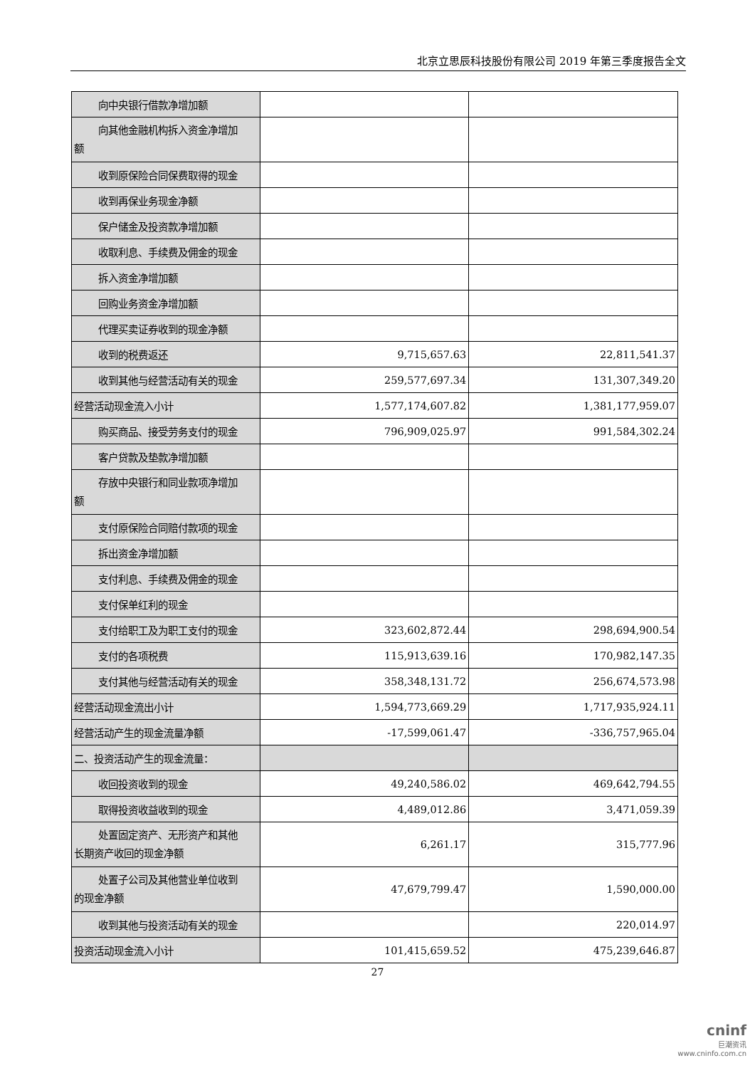北京立思辰科技股份有限公司 2019 年第三季度报告全文
| 向中央银行借款净增加额 | | |
| 向其他金融机构拆入资金净增加 额 | | |
| 收到原保险合同保费取得的现金 | | |
| 收到再保业务现金净额 | | |
| 保户储金及投资款净增加额 | | |
| 收取利息、手续费及佣金的现金 | | |
| 拆入资金净增加额 | | |
| 回购业务资金净增加额 | | |
| 代理买卖证券收到的现金净额 | | |
| 收到的税费返还 | 9,715,657.63 | 22,811,541.37 |
| 收到其他与经营活动有关的现金 | 259,577,697.34 | 131,307,349.20 |
| 经营活动现金流入小计 | 1,577,174,607.82 | 1,381,177,959.07 |
| 购买商品、接受劳务支付的现金 | 796,909,025.97 | 991,584,302.24 |
| 客户贷款及垫款净增加额 | | |
| 存放中央银行和同业款项净增加 额 | | |
| 支付原保险合同赔付款项的现金 | | |
| 拆出资金净增加额 | | |
| 支付利息、手续费及佣金的现金 | | |
| 支付保单红利的现金 | | |
| 支付给职工及为职工支付的现金 | 323,602,872.44 | 298,694,900.54 |
| 支付的各项税费 | 115,913,639.16 | 170,982,147.35 |
| 支付其他与经营活动有关的现金 | 358,348,131.72 | 256,674,573.98 |
| 经营活动现金流出小计 | 1,594,773,669.29 | 1,717,935,924.11 |
| 经营活动产生的现金流量净额 | -17,599,061.47 | -336,757,965.04 |
| 二、投资活动产生的现金流量： | | |
| 收回投资收到的现金 | 49,240,586.02 | 469,642,794.55 |
| 取得投资收益收到的现金 | 4,489,012.86 | 3,471,059.39 |
| 处置固定资产、无形资产和其他 长期资产收回的现金净额 | 6,261.17 | 315,777.96 |
| 处置子公司及其他营业单位收到 的现金净额 | 47,679,799.47 | 1,590,000.00 |
| 收到其他与投资活动有关的现金 | | 220,014.97 |
| 投资活动现金流入小计 | 101,415,659.52 | 475,239,646.87 |
27
cninf
巨潮资讯
www.cninfo.com.cn